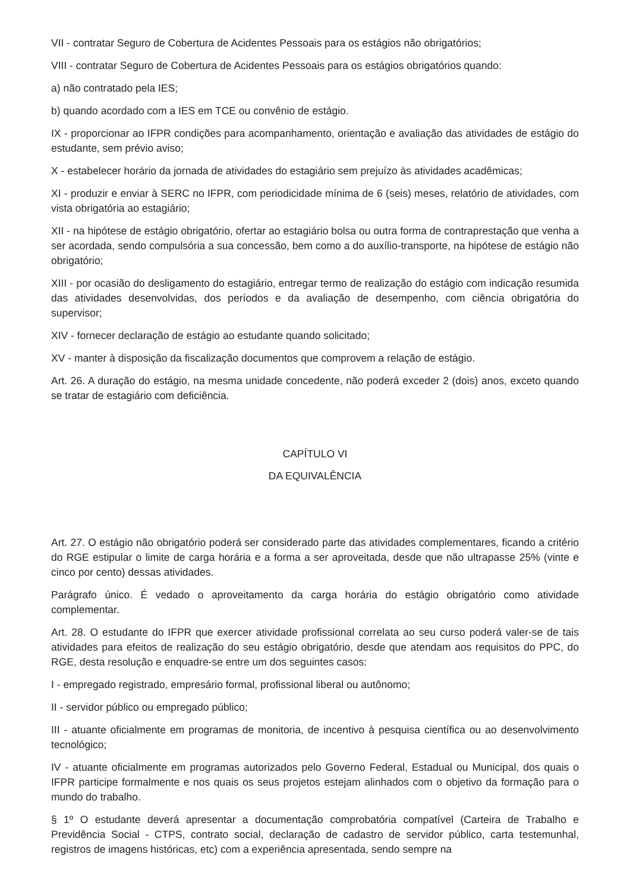VII - contratar Seguro de Cobertura de Acidentes Pessoais para os estágios não obrigatórios;
VIII - contratar Seguro de Cobertura de Acidentes Pessoais para os estágios obrigatórios quando:
a) não contratado pela IES;
b) quando acordado com a IES em TCE ou convênio de estágio.
IX - proporcionar ao IFPR condições para acompanhamento, orientação e avaliação das atividades de estágio do estudante, sem prévio aviso;
X - estabelecer horário da jornada de atividades do estagiário sem prejuízo às atividades acadêmicas;
XI - produzir e enviar à SERC no IFPR, com periodicidade mínima de 6 (seis) meses, relatório de atividades, com vista obrigatória ao estagiário;
XII - na hipótese de estágio obrigatório, ofertar ao estagiário bolsa ou outra forma de contraprestação que venha a ser acordada, sendo compulsória a sua concessão, bem como a do auxílio-transporte, na hipótese de estágio não obrigatório;
XIII - por ocasião do desligamento do estagiário, entregar termo de realização do estágio com indicação resumida das atividades desenvolvidas, dos períodos e da avaliação de desempenho, com ciência obrigatória do supervisor;
XIV - fornecer declaração de estágio ao estudante quando solicitado;
XV - manter à disposição da fiscalização documentos que comprovem a relação de estágio.
Art. 26. A duração do estágio, na mesma unidade concedente, não poderá exceder 2 (dois) anos, exceto quando se tratar de estagiário com deficiência.
CAPÍTULO VI
DA EQUIVALÊNCIA
Art. 27. O estágio não obrigatório poderá ser considerado parte das atividades complementares, ficando a critério do RGE estipular o limite de carga horária e a forma a ser aproveitada, desde que não ultrapasse 25% (vinte e cinco por cento) dessas atividades.
Parágrafo único. É vedado o aproveitamento da carga horária do estágio obrigatório como atividade complementar.
Art. 28. O estudante do IFPR que exercer atividade profissional correlata ao seu curso poderá valer-se de tais atividades para efeitos de realização do seu estágio obrigatório, desde que atendam aos requisitos do PPC, do RGE, desta resolução e enquadre-se entre um dos seguintes casos:
I - empregado registrado, empresário formal, profissional liberal ou autônomo;
II - servidor público ou empregado público;
III - atuante oficialmente em programas de monitoria, de incentivo à pesquisa científica ou ao desenvolvimento tecnológico;
IV - atuante oficialmente em programas autorizados pelo Governo Federal, Estadual ou Municipal, dos quais o IFPR participe formalmente e nos quais os seus projetos estejam alinhados com o objetivo da formação para o mundo do trabalho.
§ 1º O estudante deverá apresentar a documentação comprobatória compatível (Carteira de Trabalho e Previdência Social - CTPS, contrato social, declaração de cadastro de servidor público, carta testemunhal, registros de imagens históricas, etc) com a experiência apresentada, sendo sempre na